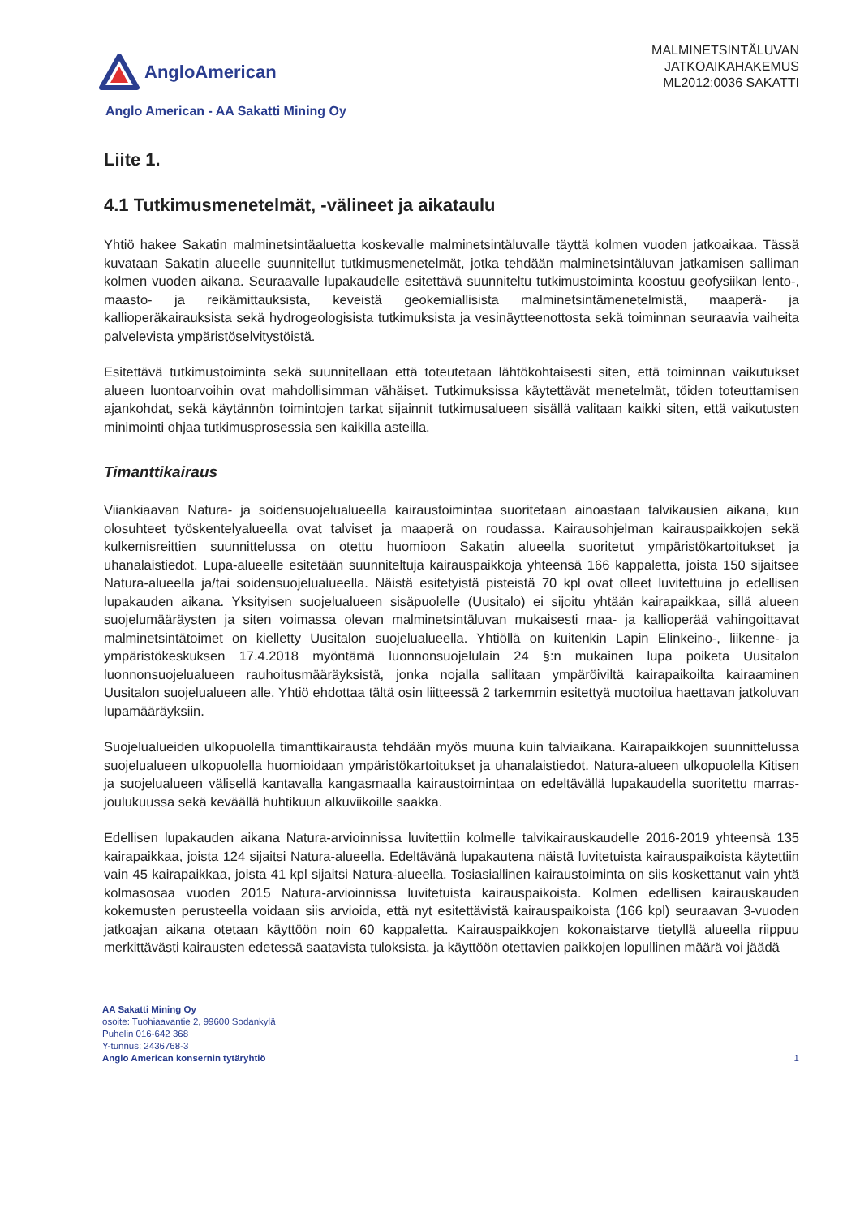AngloAmerican
MALMINETSINTÄLUVAN
JATKOAIKAHAKEMUS
ML2012:0036 SAKATTI
Anglo American - AA Sakatti Mining Oy
Liite 1.
4.1 Tutkimusmenetelmät, -välineet ja aikataulu
Yhtiö hakee Sakatin malminetsintäaluetta koskevalle malminetsintäluvalle täyttä kolmen vuoden jatkoaikaa. Tässä kuvataan Sakatin alueelle suunnitellut tutkimusmenetelmät, jotka tehdään malminetsintäluvan jatkamisen salliman kolmen vuoden aikana. Seuraavalle lupakaudelle esitettävä suunniteltu tutkimustoiminta koostuu geofysiikan lento-, maasto- ja reikämittauksista, keveistä geokemiallisista malminetsintämenetelmistä, maaperä- ja kallioperäkairauksista sekä hydrogeologisista tutkimuksista ja vesinäytteenottosta sekä toiminnan seuraavia vaiheita palvelevista ympäristöselvitystöistä.
Esitettävä tutkimustoiminta sekä suunnitellaan että toteutetaan lähtökohtaisesti siten, että toiminnan vaikutukset alueen luontoarvoihin ovat mahdollisimman vähäiset. Tutkimuksissa käytettävät menetelmät, töiden toteuttamisen ajankohdat, sekä käytännön toimintojen tarkat sijainnit tutkimusalueen sisällä valitaan kaikki siten, että vaikutusten minimointi ohjaa tutkimusprosessia sen kaikilla asteilla.
Timanttikairaus
Viiankiaavan Natura- ja soidensuojelualueella kairaustoimintaa suoritetaan ainoastaan talvikausien aikana, kun olosuhteet työskentelyalueella ovat talviset ja maaperä on roudassa. Kairausohjelman kairauspaikkojen sekä kulkemisreittien suunnittelussa on otettu huomioon Sakatin alueella suoritetut ympäristökartoitukset ja uhanalaistiedot. Lupa-alueelle esitetään suunniteltuja kairauspaikkoja yhteensä 166 kappaletta, joista 150 sijaitsee Natura-alueella ja/tai soidensuojelualueella. Näistä esitetyistä pisteistä 70 kpl ovat olleet luvitettuina jo edellisen lupakauden aikana. Yksityisen suojelualueen sisäpuolelle (Uusitalo) ei sijoitu yhtään kairapaikkaa, sillä alueen suojelumääräysten ja siten voimassa olevan malminetsintäluvan mukaisesti maa- ja kallioperää vahingoittavat malminetsintätoimet on kielletty Uusitalon suojelualueella. Yhtiöllä on kuitenkin Lapin Elinkeino-, liikenne- ja ympäristökeskuksen 17.4.2018 myöntämä luonnonsuojelulain 24 §:n mukainen lupa poiketa Uusitalon luonnonsuojelualueen rauhoitusmääräyksistä, jonka nojalla sallitaan ympäröiviltä kairapaikoilta kairaaminen Uusitalon suojelualueen alle. Yhtiö ehdottaa tältä osin liitteessä 2 tarkemmin esitettyä muotoilua haettavan jatkoluvan lupamääräyksiin.
Suojelualueiden ulkopuolella timanttikairausta tehdään myös muuna kuin talviaikana. Kairapaikkojen suunnittelussa suojelualueen ulkopuolella huomioidaan ympäristökartoitukset ja uhanalaistiedot. Natura-alueen ulkopuolella Kitisen ja suojelualueen välisellä kantavalla kangasmaalla kairaustoimintaa on edeltävällä lupakaudella suoritettu marras-joulukuussa sekä keväällä huhtikuun alkuviikoille saakka.
Edellisen lupakauden aikana Natura-arvioinnissa luvitettiin kolmelle talvikairauskaudelle 2016-2019 yhteensä 135 kairapaikkaa, joista 124 sijaitsi Natura-alueella. Edeltävänä lupakautena näistä luvitetuista kairauspaikoista käytettiin vain 45 kairapaikkaa, joista 41 kpl sijaitsi Natura-alueella. Tosiasiallinen kairaustoiminta on siis koskettanut vain yhtä kolmasosaa vuoden 2015 Natura-arvioinnissa luvitetuista kairauspaikoista. Kolmen edellisen kairauskauden kokemusten perusteella voidaan siis arvioida, että nyt esitettävistä kairauspaikoista (166 kpl) seuraavan 3-vuoden jatkoajan aikana otetaan käyttöön noin 60 kappaletta. Kairauspaikkojen kokonaistarve tietyllä alueella riippuu merkittävästi kairausten edetessä saatavista tuloksista, ja käyttöön otettavien paikkojen lopullinen määrä voi jäädä
AA Sakatti Mining Oy
osoite: Tuohiaavantie 2, 99600 Sodankylä
Puhelin 016-642 368
Y-tunnus: 2436768-3
Anglo American konsernin tytäryhtiö
1